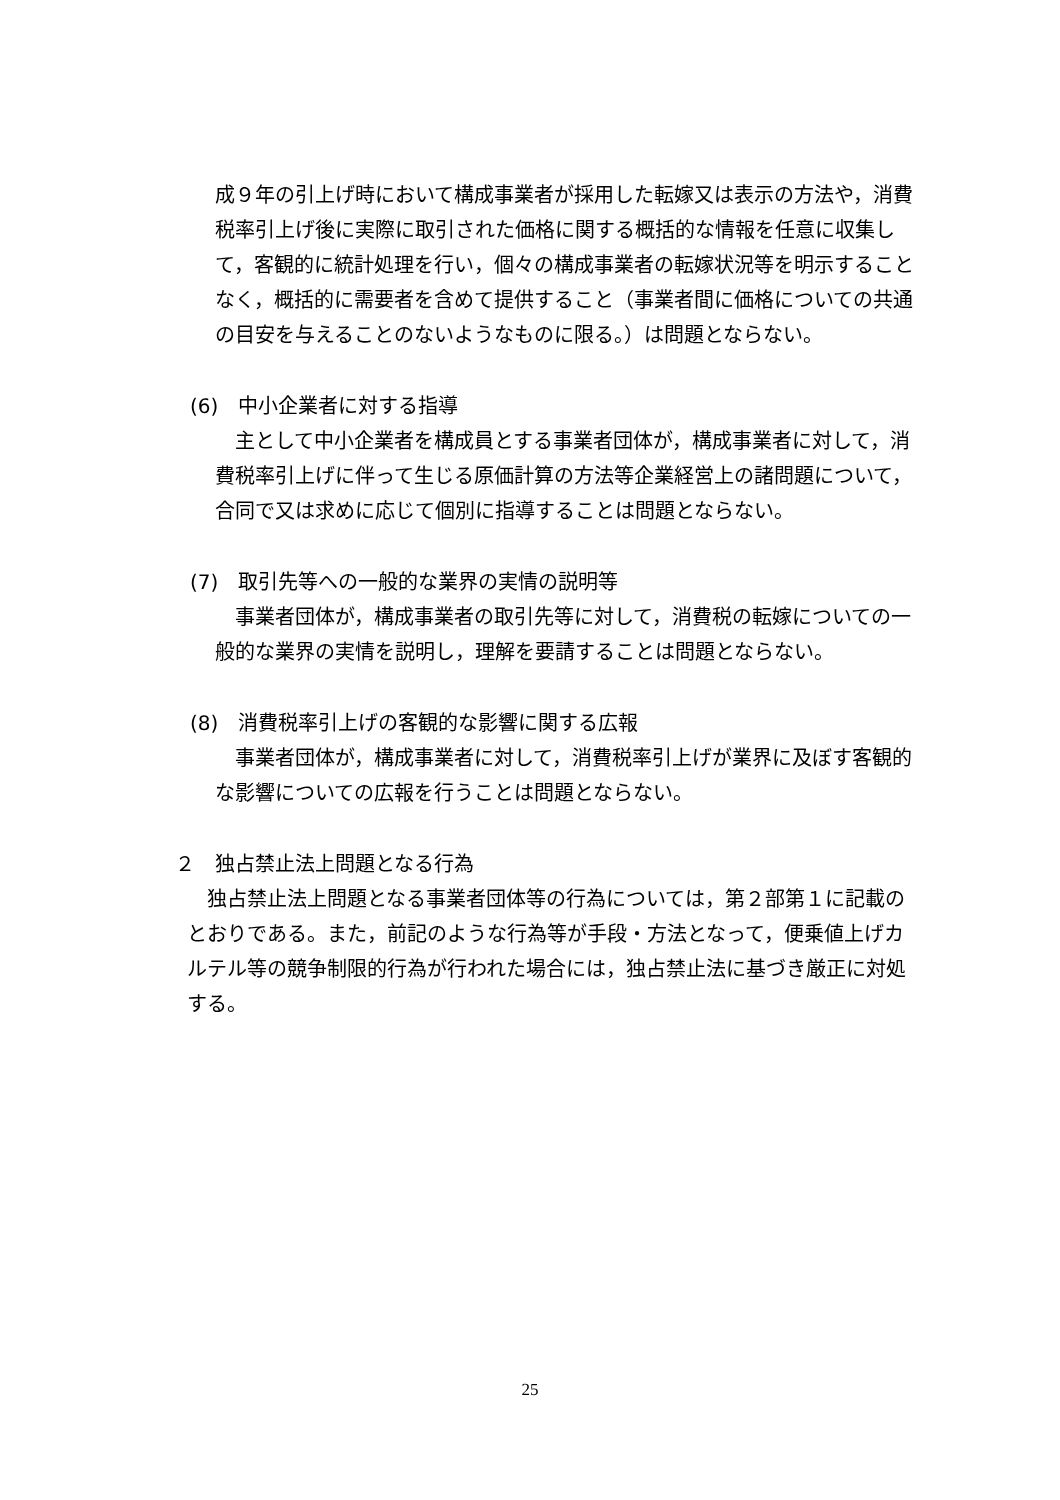成９年の引上げ時において構成事業者が採用した転嫁又は表示の方法や，消費税率引上げ後に実際に取引された価格に関する概括的な情報を任意に収集して，客観的に統計処理を行い，個々の構成事業者の転嫁状況等を明示することなく，概括的に需要者を含めて提供すること（事業者間に価格についての共通の目安を与えることのないようなものに限る。）は問題とならない。
(6)　中小企業者に対する指導
　主として中小企業者を構成員とする事業者団体が，構成事業者に対して，消費税率引上げに伴って生じる原価計算の方法等企業経営上の諸問題について，合同で又は求めに応じて個別に指導することは問題とならない。
(7)　取引先等への一般的な業界の実情の説明等
　事業者団体が，構成事業者の取引先等に対して，消費税の転嫁についての一般的な業界の実情を説明し，理解を要請することは問題とならない。
(8)　消費税率引上げの客観的な影響に関する広報
　事業者団体が，構成事業者に対して，消費税率引上げが業界に及ぼす客観的な影響についての広報を行うことは問題とならない。
２　独占禁止法上問題となる行為
　独占禁止法上問題となる事業者団体等の行為については，第２部第１に記載のとおりである。また，前記のような行為等が手段・方法となって，便乗値上げカルテル等の競争制限的行為が行われた場合には，独占禁止法に基づき厳正に対処する。
25